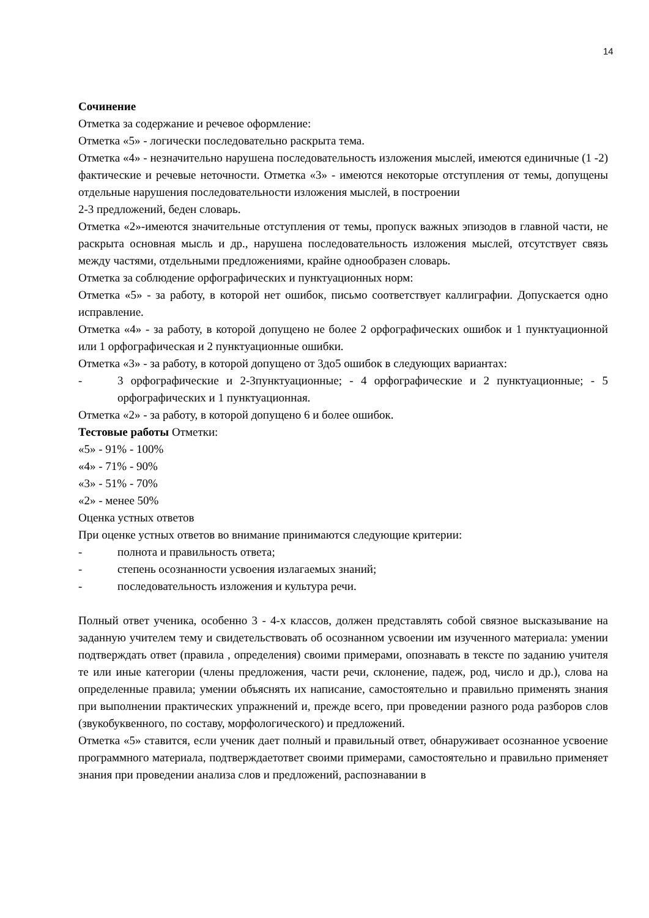14
Сочинение
Отметка за содержание и речевое оформление:
Отметка «5» - логически последовательно раскрыта тема.
Отметка «4» - незначительно нарушена последовательность изложения мыслей, имеются единичные (1 -2) фактические и речевые неточности. Отметка «3» - имеются некоторые отступления от темы, допущены отдельные нарушения последовательности изложения мыслей, в построении
2-3 предложений, беден словарь.
Отметка «2»-имеются значительные отступления от темы, пропуск важных эпизодов в главной части, не раскрыта основная мысль и др., нарушена последовательность изложения мыслей, отсутствует связь между частями, отдельными предложениями, крайне однообразен словарь.
Отметка за соблюдение орфографических и пунктуационных норм:
Отметка «5» - за работу, в которой нет ошибок, письмо соответствует каллиграфии. Допускается одно исправление.
Отметка «4» - за работу, в которой допущено не более 2 орфографических ошибок и 1 пунктуационной или 1 орфографическая и 2 пунктуационные ошибки.
Отметка «3» - за работу, в которой допущено от 3до5 ошибок в следующих вариантах:
- 3 орфографические и 2-3пунктуационные; - 4 орфографические и 2 пунктуационные; - 5 орфографических и 1 пунктуационная.
Отметка «2» - за работу, в которой допущено 6 и более ошибок.
Тестовые работы Отметки:
«5» - 91% - 100%
«4» - 71% - 90%
«3» - 51% - 70%
«2» - менее 50%
Оценка устных ответов
При оценке устных ответов во внимание принимаются следующие критерии:
- полнота и правильность ответа;
- степень осознанности усвоения излагаемых знаний;
- последовательность изложения и культура речи.
Полный ответ ученика, особенно 3 - 4-х классов, должен представлять собой связное высказывание на заданную учителем тему и свидетельствовать об осознанном усвоении им изученного материала: умении подтверждать ответ (правила , определения) своими примерами, опознавать в тексте по заданию учителя те или иные категории (члены предложения, части речи, склонение, падеж, род, число и др.), слова на определенные правила; умении объяснять их написание, самостоятельно и правильно применять знания при выполнении практических упражнений и, прежде всего, при проведении разного рода разборов слов (звукобуквенного, по составу, морфологического) и предложений.
Отметка «5» ставится, если ученик дает полный и правильный ответ, обнаруживает осознанное усвоение программного материала, подтверждаетответ своими примерами, самостоятельно и правильно применяет знания при проведении анализа слов и предложений, распознавании в